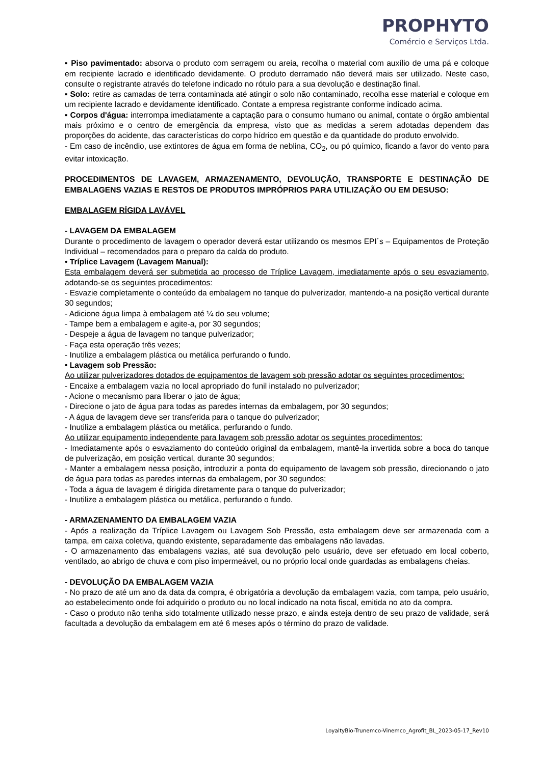PROPHYTO
Comércio e Serviços Ltda.
▪ Piso pavimentado: absorva o produto com serragem ou areia, recolha o material com auxílio de uma pá e coloque em recipiente lacrado e identificado devidamente. O produto derramado não deverá mais ser utilizado. Neste caso, consulte o registrante através do telefone indicado no rótulo para a sua devolução e destinação final.
▪ Solo: retire as camadas de terra contaminada até atingir o solo não contaminado, recolha esse material e coloque em um recipiente lacrado e devidamente identificado. Contate a empresa registrante conforme indicado acima.
▪ Corpos d'água: interrompa imediatamente a captação para o consumo humano ou animal, contate o órgão ambiental mais próximo e o centro de emergência da empresa, visto que as medidas a serem adotadas dependem das proporções do acidente, das características do corpo hídrico em questão e da quantidade do produto envolvido.
- Em caso de incêndio, use extintores de água em forma de neblina, CO<sub>2</sub>, ou pó químico, ficando a favor do vento para evitar intoxicação.
PROCEDIMENTOS DE LAVAGEM, ARMAZENAMENTO, DEVOLUÇÃO, TRANSPORTE E DESTINAÇÃO DE EMBALAGENS VAZIAS E RESTOS DE PRODUTOS IMPRÓPRIOS PARA UTILIZAÇÃO OU EM DESUSO:
EMBALAGEM RÍGIDA LAVÁVEL
- LAVAGEM DA EMBALAGEM
Durante o procedimento de lavagem o operador deverá estar utilizando os mesmos EPI´s – Equipamentos de Proteção Individual – recomendados para o preparo da calda do produto.
• Tríplice Lavagem (Lavagem Manual):
Esta embalagem deverá ser submetida ao processo de Tríplice Lavagem, imediatamente após o seu esvaziamento, adotando-se os seguintes procedimentos:
- Esvazie completamente o conteúdo da embalagem no tanque do pulverizador, mantendo-a na posição vertical durante 30 segundos;
- Adicione água limpa à embalagem até ¼ do seu volume;
- Tampe bem a embalagem e agite-a, por 30 segundos;
- Despeje a água de lavagem no tanque pulverizador;
- Faça esta operação três vezes;
- Inutilize a embalagem plástica ou metálica perfurando o fundo.
• Lavagem sob Pressão:
Ao utilizar pulverizadores dotados de equipamentos de lavagem sob pressão adotar os seguintes procedimentos:
- Encaixe a embalagem vazia no local apropriado do funil instalado no pulverizador;
- Acione o mecanismo para liberar o jato de água;
- Direcione o jato de água para todas as paredes internas da embalagem, por 30 segundos;
- A água de lavagem deve ser transferida para o tanque do pulverizador;
- Inutilize a embalagem plástica ou metálica, perfurando o fundo.
Ao utilizar equipamento independente para lavagem sob pressão adotar os seguintes procedimentos:
- Imediatamente após o esvaziamento do conteúdo original da embalagem, mantê-la invertida sobre a boca do tanque de pulverização, em posição vertical, durante 30 segundos;
- Manter a embalagem nessa posição, introduzir a ponta do equipamento de lavagem sob pressão, direcionando o jato de água para todas as paredes internas da embalagem, por 30 segundos;
- Toda a água de lavagem é dirigida diretamente para o tanque do pulverizador;
- Inutilize a embalagem plástica ou metálica, perfurando o fundo.
- ARMAZENAMENTO DA EMBALAGEM VAZIA
- Após a realização da Tríplice Lavagem ou Lavagem Sob Pressão, esta embalagem deve ser armazenada com a tampa, em caixa coletiva, quando existente, separadamente das embalagens não lavadas.
- O armazenamento das embalagens vazias, até sua devolução pelo usuário, deve ser efetuado em local coberto, ventilado, ao abrigo de chuva e com piso impermeável, ou no próprio local onde guardadas as embalagens cheias.
- DEVOLUÇÃO DA EMBALAGEM VAZIA
- No prazo de até um ano da data da compra, é obrigatória a devolução da embalagem vazia, com tampa, pelo usuário, ao estabelecimento onde foi adquirido o produto ou no local indicado na nota fiscal, emitida no ato da compra.
- Caso o produto não tenha sido totalmente utilizado nesse prazo, e ainda esteja dentro de seu prazo de validade, será facultada a devolução da embalagem em até 6 meses após o término do prazo de validade.
LoyaltyBio-Trunemco-Vinemco_Agrofit_BL_2023-05-17_Rev10